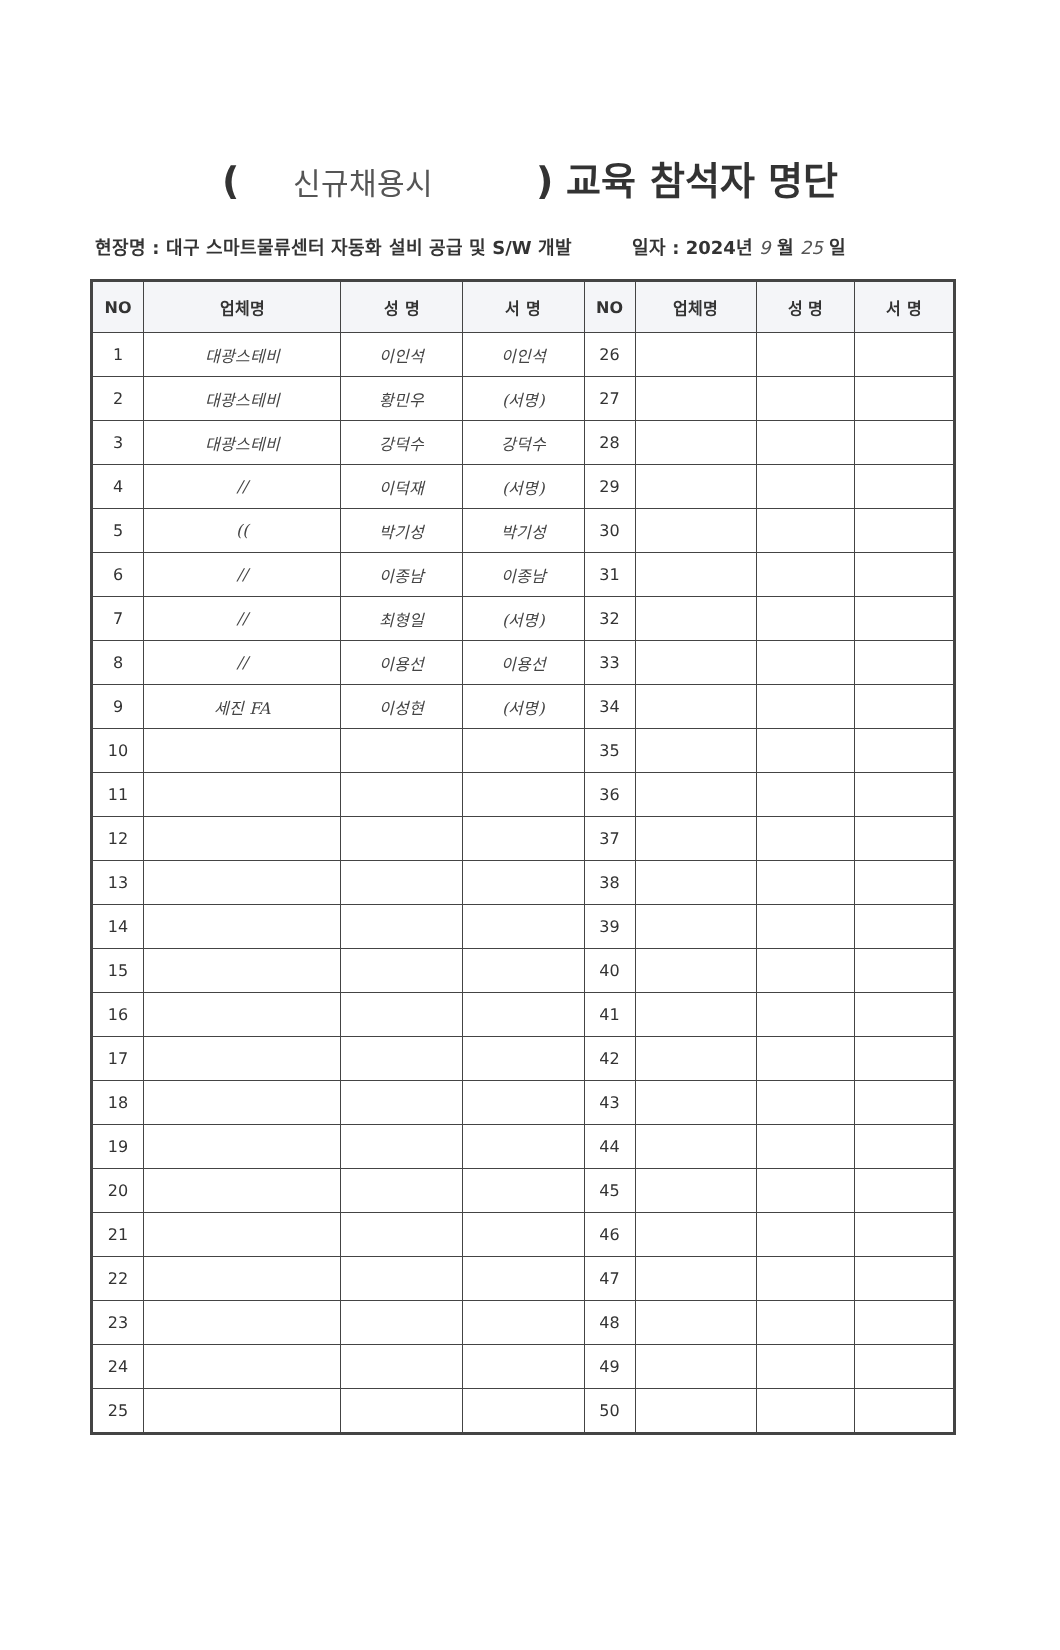( 신규채용시 ) 교육 참석자 명단
현장명 : 대구 스마트물류센터 자동화 설비 공급 및 S/W 개발 일자 : 2024년 9 월 25 일
| NO | 업체명 | 성 명 | 서 명 | NO | 업체명 | 성 명 | 서 명 |
| --- | --- | --- | --- | --- | --- | --- | --- |
| 1 | 대광스테비 | 이인석 | 이인석 | 26 | | | |
| 2 | 대광스테비 | 황민우 | (서명) | 27 | | | |
| 3 | 대광스테비 | 강덕수 | 강덕수 | 28 | | | |
| 4 | // | 이덕재 | (서명) | 29 | | | |
| 5 | (( | 박기성 | 박기성 | 30 | | | |
| 6 | // | 이종남 | 이종남 | 31 | | | |
| 7 | // | 최형일 | (서명) | 32 | | | |
| 8 | // | 이용선 | 이용선 | 33 | | | |
| 9 | 세진 FA | 이성현 | (서명) | 34 | | | |
| 10 | | | | 35 | | | |
| 11 | | | | 36 | | | |
| 12 | | | | 37 | | | |
| 13 | | | | 38 | | | |
| 14 | | | | 39 | | | |
| 15 | | | | 40 | | | |
| 16 | | | | 41 | | | |
| 17 | | | | 42 | | | |
| 18 | | | | 43 | | | |
| 19 | | | | 44 | | | |
| 20 | | | | 45 | | | |
| 21 | | | | 46 | | | |
| 22 | | | | 47 | | | |
| 23 | | | | 48 | | | |
| 24 | | | | 49 | | | |
| 25 | | | | 50 | | | |